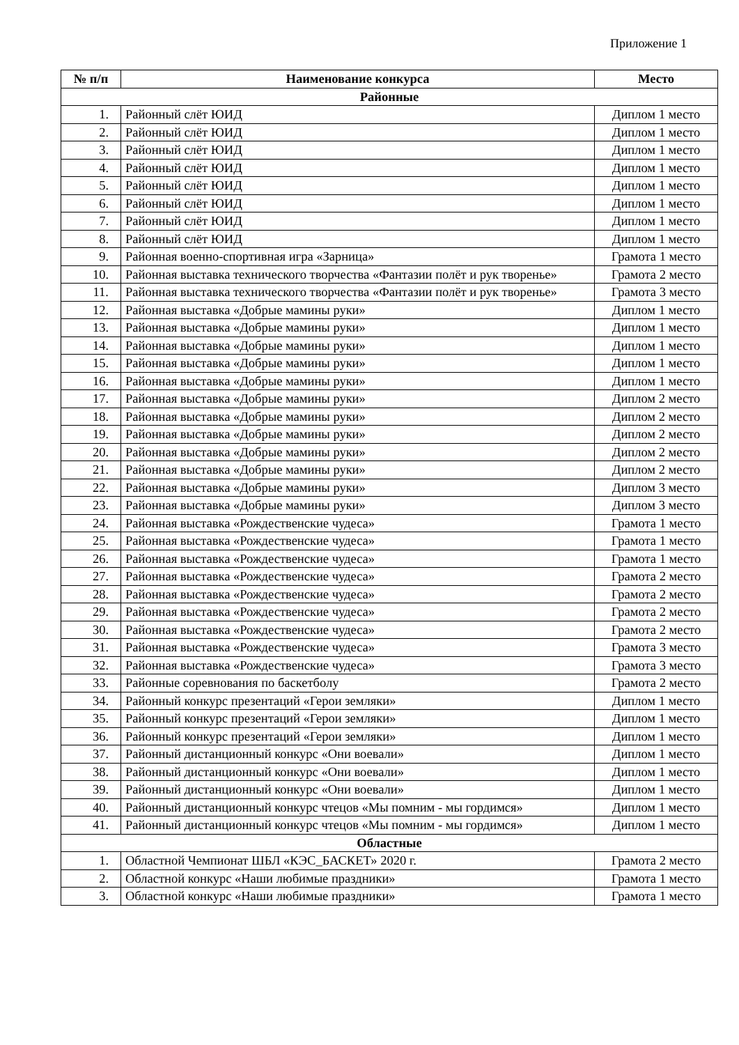Приложение 1
| № п/п | Наименование конкурса | Место |
| --- | --- | --- |
| Районные | | |
| 1. | Районный слёт ЮИД | Диплом 1 место |
| 2. | Районный слёт ЮИД | Диплом 1 место |
| 3. | Районный слёт ЮИД | Диплом 1 место |
| 4. | Районный слёт ЮИД | Диплом 1 место |
| 5. | Районный слёт ЮИД | Диплом 1 место |
| 6. | Районный слёт ЮИД | Диплом 1 место |
| 7. | Районный слёт ЮИД | Диплом 1 место |
| 8. | Районный слёт ЮИД | Диплом 1 место |
| 9. | Районная военно-спортивная игра «Зарница» | Грамота 1 место |
| 10. | Районная выставка технического творчества «Фантазии полёт и рук творенье» | Грамота 2 место |
| 11. | Районная выставка технического творчества «Фантазии полёт и рук творенье» | Грамота 3 место |
| 12. | Районная выставка «Добрые мамины руки» | Диплом 1 место |
| 13. | Районная выставка «Добрые мамины руки» | Диплом 1 место |
| 14. | Районная выставка «Добрые мамины руки» | Диплом 1 место |
| 15. | Районная выставка «Добрые мамины руки» | Диплом 1 место |
| 16. | Районная выставка «Добрые мамины руки» | Диплом 1 место |
| 17. | Районная выставка «Добрые мамины руки» | Диплом 2 место |
| 18. | Районная выставка «Добрые мамины руки» | Диплом 2 место |
| 19. | Районная выставка «Добрые мамины руки» | Диплом 2 место |
| 20. | Районная выставка «Добрые мамины руки» | Диплом 2 место |
| 21. | Районная выставка «Добрые мамины руки» | Диплом 2 место |
| 22. | Районная выставка «Добрые мамины руки» | Диплом 3 место |
| 23. | Районная выставка «Добрые мамины руки» | Диплом 3 место |
| 24. | Районная выставка «Рождественские чудеса» | Грамота 1 место |
| 25. | Районная выставка «Рождественские чудеса» | Грамота 1 место |
| 26. | Районная выставка «Рождественские чудеса» | Грамота 1 место |
| 27. | Районная выставка «Рождественские чудеса» | Грамота 2 место |
| 28. | Районная выставка «Рождественские чудеса» | Грамота 2 место |
| 29. | Районная выставка «Рождественские чудеса» | Грамота 2 место |
| 30. | Районная выставка «Рождественские чудеса» | Грамота 2 место |
| 31. | Районная выставка «Рождественские чудеса» | Грамота 3 место |
| 32. | Районная выставка «Рождественские чудеса» | Грамота 3 место |
| 33. | Районные соревнования по баскетболу | Грамота 2 место |
| 34. | Районный конкурс презентаций «Герои земляки» | Диплом 1 место |
| 35. | Районный конкурс презентаций «Герои земляки» | Диплом 1 место |
| 36. | Районный конкурс презентаций «Герои земляки» | Диплом 1 место |
| 37. | Районный дистанционный конкурс «Они воевали» | Диплом 1 место |
| 38. | Районный дистанционный конкурс «Они воевали» | Диплом 1 место |
| 39. | Районный дистанционный конкурс «Они воевали» | Диплом 1 место |
| 40. | Районный дистанционный конкурс чтецов «Мы помним - мы гордимся» | Диплом 1 место |
| 41. | Районный дистанционный конкурс чтецов «Мы помним - мы гордимся» | Диплом 1 место |
| Областные | | |
| 1. | Областной Чемпионат ШБЛ «КЭС_БАСКЕТ» 2020 г. | Грамота 2 место |
| 2. | Областной конкурс «Наши любимые праздники» | Грамота 1 место |
| 3. | Областной конкурс «Наши любимые праздники» | Грамота 1 место |